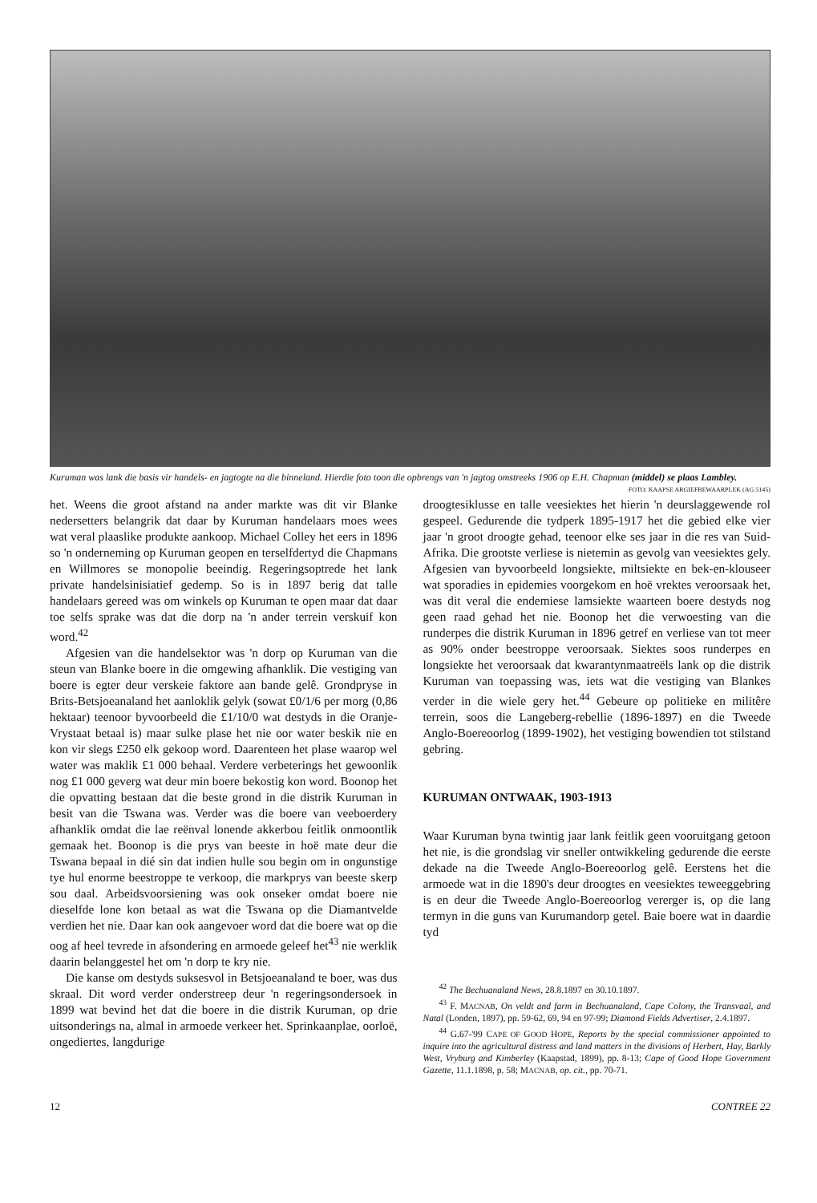Kuruman was lank die basis vir handels- en jagtogte na die binneland. Hierdie foto toon die opbrengs van 'n jagtog omstreeks 1906 op E.H. Chapman (middel) se plaas Lambley.
FOTO: KAAPSE ARGIEFBEWAARPLEK (AG 5145)
het. Weens die groot afstand na ander markte was dit vir Blanke nedersetters belangrik dat daar by Kuruman handelaars moes wees wat veral plaaslike produkte aankoop. Michael Colley het eers in 1896 so 'n onderneming op Kuruman geopen en terselfdertyd die Chapmans en Willmores se monopolie beeindig. Regeringsoptrede het lank private handelsinisiatief gedemp. So is in 1897 berig dat talle handelaars gereed was om winkels op Kuruman te open maar dat daar toe selfs sprake was dat die dorp na 'n ander terrein verskuif kon word.<sup>42</sup>
Afgesien van die handelsektor was 'n dorp op Kuruman van die steun van Blanke boere in die omgewing afhanklik. Die vestiging van boere is egter deur verskeie faktore aan bande gelê. Grondpryse in Brits-Betsjoeanaland het aanloklik gelyk (sowat £0/1/6 per morg (0,86 hektaar) teenoor byvoorbeeld die £1/10/0 wat destyds in die Oranje-Vrystaat betaal is) maar sulke plase het nie oor water beskik nie en kon vir slegs £250 elk gekoop word. Daarenteen het plase waarop wel water was maklik £1 000 behaal. Verdere verbeterings het gewoonlik nog £1 000 geverg wat deur min boere bekostig kon word. Boonop het die opvatting bestaan dat die beste grond in die distrik Kuruman in besit van die Tswana was. Verder was die boere van veeboerdery afhanklik omdat die lae reënval lonende akkerbou feitlik onmoontlik gemaak het. Boonop is die prys van beeste in hoë mate deur die Tswana bepaal in dié sin dat indien hulle sou begin om in ongunstige tye hul enorme beestroppe te verkoop, die markprys van beeste skerp sou daal. Arbeidsvoorsiening was ook onseker omdat boere nie dieselfde lone kon betaal as wat die Tswana op die Diamantvelde verdien het nie. Daar kan ook aangevoer word dat die boere wat op die oog af heel tevrede in afsondering en armoede geleef het<sup>43</sup> nie werklik daarin belanggestel het om 'n dorp te kry nie.
Die kanse om destyds suksesvol in Betsjoeanaland te boer, was dus skraal. Dit word verder onderstreep deur 'n regeringsondersoek in 1899 wat bevind het dat die boere in die distrik Kuruman, op drie uitsonderings na, almal in armoede verkeer het. Sprinkaanplae, oorloë, ongediertes, langdurige
droogtesiklusse en talle veesiektes het hierin 'n deurslaggewende rol gespeel. Gedurende die tydperk 1895-1917 het die gebied elke vier jaar 'n groot droogte gehad, teenoor elke ses jaar in die res van Suid-Afrika. Die grootste verliese is nietemin as gevolg van veesiektes gely. Afgesien van byvoorbeeld longsiekte, miltsiekte en bek-en-klouseer wat sporadies in epidemies voorgekom en hoë vrektes veroorsaak het, was dit veral die endemiese lamsiekte waarteen boere destyds nog geen raad gehad het nie. Boonop het die verwoesting van die runderpes die distrik Kuruman in 1896 getref en verliese van tot meer as 90% onder beestroppe veroorsaak. Siektes soos runderpes en longsiekte het veroorsaak dat kwarantynmaatreëls lank op die distrik Kuruman van toepassing was, iets wat die vestiging van Blankes verder in die wiele gery het.<sup>44</sup> Gebeure op politieke en militêre terrein, soos die Langeberg-rebellie (1896-1897) en die Tweede Anglo-Boereoorlog (1899-1902), het vestiging bowendien tot stilstand gebring.
KURUMAN ONTWAAK, 1903-1913
Waar Kuruman byna twintig jaar lank feitlik geen vooruitgang getoon het nie, is die grondslag vir sneller ontwikkeling gedurende die eerste dekade na die Tweede Anglo-Boereoorlog gelê. Eerstens het die armoede wat in die 1890's deur droogtes en veesiektes teweeggebring is en deur die Tweede Anglo-Boereoorlog vererger is, op die lang termyn in die guns van Kurumandorp getel. Baie boere wat in daardie tyd
<sup>42</sup> The Bechuanaland News, 28.8.1897 en 30.10.1897.
<sup>43</sup> F. MACNAB, On veldt and farm in Bechuanaland, Cape Colony, the Transvaal, and Natal (Londen, 1897), pp. 59-62, 69, 94 en 97-99; Diamond Fields Advertiser, 2.4.1897.
<sup>44</sup> G.67-'99 CAPE OF GOOD HOPE, Reports by the special commissioner appointed to inquire into the agricultural distress and land matters in the divisions of Herbert, Hay, Barkly West, Vryburg and Kimberley (Kaapstad, 1899), pp. 8-13; Cape of Good Hope Government Gazette, 11.1.1898, p. 58; MACNAB, op. cit., pp. 70-71.
12 CONTREE 22